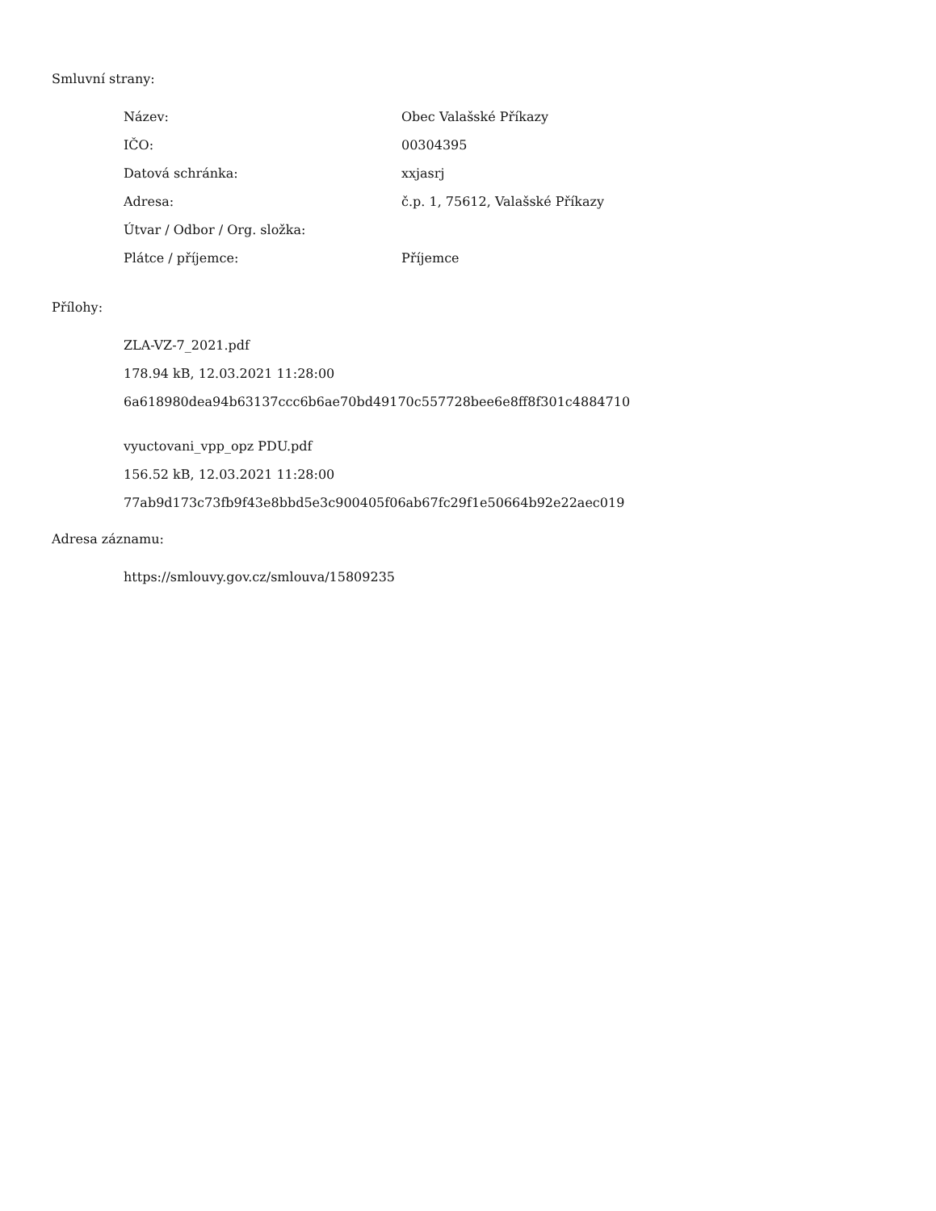Smluvní strany:
| Název: | Obec Valašské Příkazy |
| IČO: | 00304395 |
| Datová schránka: | xxjasrj |
| Adresa: | č.p. 1, 75612, Valašské Příkazy |
| Útvar / Odbor / Org. složka: | |
| Plátce / příjemce: | Příjemce |
Přílohy:
ZLA-VZ-7_2021.pdf
178.94 kB, 12.03.2021 11:28:00
6a618980dea94b63137ccc6b6ae70bd49170c557728bee6e8ff8f301c4884710
vyuctovani_vpp_opz PDU.pdf
156.52 kB, 12.03.2021 11:28:00
77ab9d173c73fb9f43e8bbd5e3c900405f06ab67fc29f1e50664b92e22aec019
Adresa záznamu:
https://smlouvy.gov.cz/smlouva/15809235